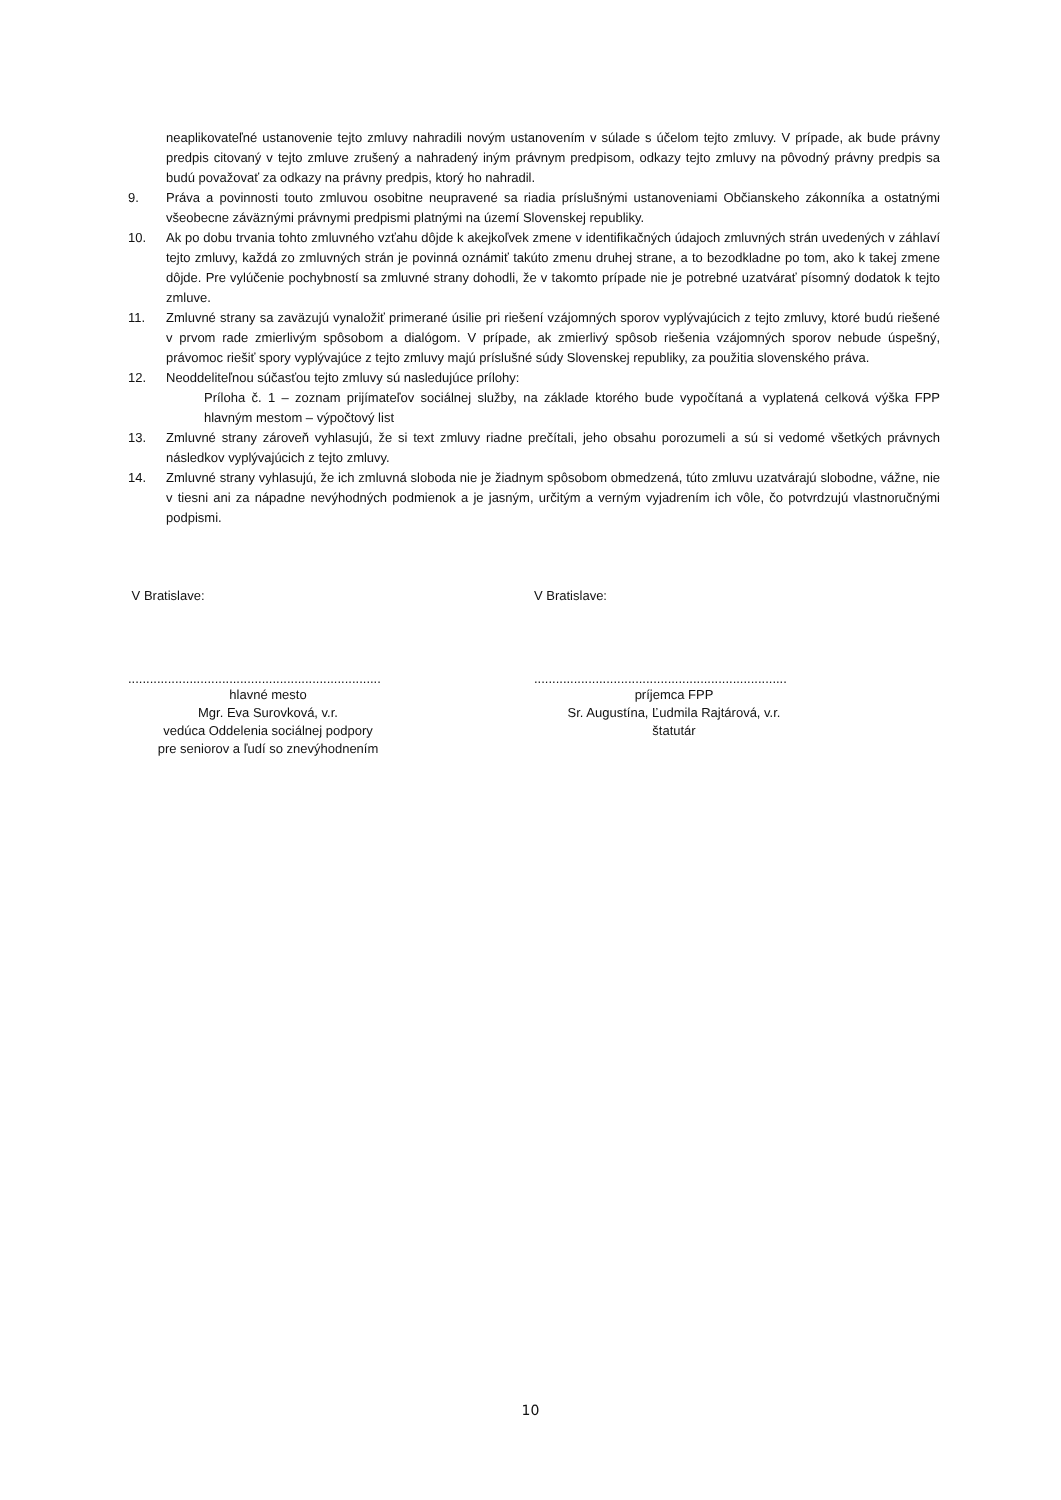neaplikovateľné ustanovenie tejto zmluvy nahradili novým ustanovením v súlade s účelom tejto zmluvy. V prípade, ak bude právny predpis citovaný v tejto zmluve zrušený a nahradený iným právnym predpisom, odkazy tejto zmluvy na pôvodný právny predpis sa budú považovať za odkazy na právny predpis, ktorý ho nahradil.
9. Práva a povinnosti touto zmluvou osobitne neupravené sa riadia príslušnými ustanoveniami Občianskeho zákonníka a ostatnými všeobecne záväznými právnymi predpismi platnými na území Slovenskej republiky.
10. Ak po dobu trvania tohto zmluvného vzťahu dôjde k akejkoľvek zmene v identifikačných údajoch zmluvných strán uvedených v záhlaví tejto zmluvy, každá zo zmluvných strán je povinná oznámiť takúto zmenu druhej strane, a to bezodkladne po tom, ako k takej zmene dôjde. Pre vylúčenie pochybností sa zmluvné strany dohodli, že v takomto prípade nie je potrebné uzatvárať písomný dodatok k tejto zmluve.
11. Zmluvné strany sa zaväzujú vynaložiť primerané úsilie pri riešení vzájomných sporov vyplývajúcich z tejto zmluvy, ktoré budú riešené v prvom rade zmierlivým spôsobom a dialógom. V prípade, ak zmierlivý spôsob riešenia vzájomných sporov nebude úspešný, právomoc riešiť spory vyplývajúce z tejto zmluvy majú príslušné súdy Slovenskej republiky, za použitia slovenského práva.
12. Neoddeliteľnou súčasťou tejto zmluvy sú nasledujúce prílohy:
Príloha č. 1 – zoznam prijímateľov sociálnej služby, na základe ktorého bude vypočítaná a vyplatená celková výška FPP hlavným mestom – výpočtový list
13. Zmluvné strany zároveň vyhlasujú, že si text zmluvy riadne prečítali, jeho obsahu porozumeli a sú si vedomé všetkých právnych následkov vyplývajúcich z tejto zmluvy.
14. Zmluvné strany vyhlasujú, že ich zmluvná sloboda nie je žiadnym spôsobom obmedzená, túto zmluvu uzatvárajú slobodne, vážne, nie v tiesni ani za nápadne nevýhodných podmienok a je jasným, určitým a verným vyjadrením ich vôle, čo potvrdzujú vlastnoručnými podpismi.
V Bratislave:
......................................................................
hlavné mesto
Mgr. Eva Surovková, v.r.
vedúca Oddelenia sociálnej podpory
pre seniorov a ľudí so znevýhodnením
V Bratislave:
......................................................................
príjemca FPP
Sr. Augustína, Ľudmila Rajtárová, v.r.
štatutár
10